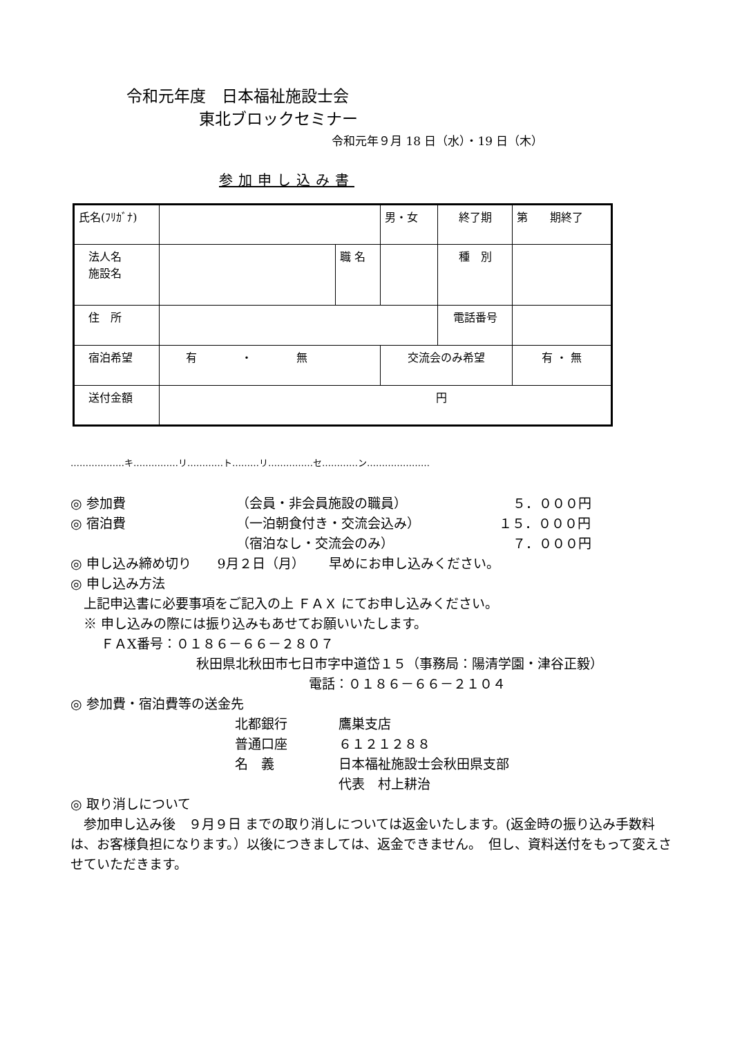令和元年度　日本福祉施設士会
東北ブロックセミナー
令和元年９月 18 日（水）・19 日（木）
参加申し込み書
| 氏名(ﾌﾘｶﾞﾅ) | | | 男・女 | 終了期 | 第 期終了 |
| 法人名 施設名 | | 職 名 | | 種 別 | |
| 住 所 | | | | 電話番号 | |
| 宿泊希望 | 有 ・ 無 | | 交流会のみ希望 | | 有 ・ 無 |
| 送付金額 | 円 | | | | |
………………キ……………リ…………ト………リ……………セ…………ン…………………
◎ 参加費 （会員・非会員施設の職員） ５．０００円
◎ 宿泊費 （一泊朝食付き・交流会込み） １５．０００円
（宿泊なし・交流会のみ） ７．０００円
◎ 申し込み締め切り　　9月２日（月）　　 早めにお申し込みください。
◎ 申し込み方法
　上記申込書に必要事項をご記入の上 ＦＡＸ にてお申し込みください。
　※ 申し込みの際には振り込みもあせてお願いいたします。
　　 ＦＡX番号：０１８６－６６－２８０７
秋田県北秋田市七日市字中道岱１５（事務局：陽清学園・津谷正毅）
電話：０１８６－６６－２１０４
◎ 参加費・宿泊費等の送金先
北都銀行 鷹巣支店
普通口座 ６１２１２８８
名　義 日本福祉施設士会秋田県支部
代表　村上耕治
◎ 取り消しについて
　参加申し込み後　９月９日 までの取り消しについては返金いたします。(返金時の振り込み手数料は、お客様負担になります。）以後につきましては、返金できません。　但し、資料送付をもって変えさせていただきます。